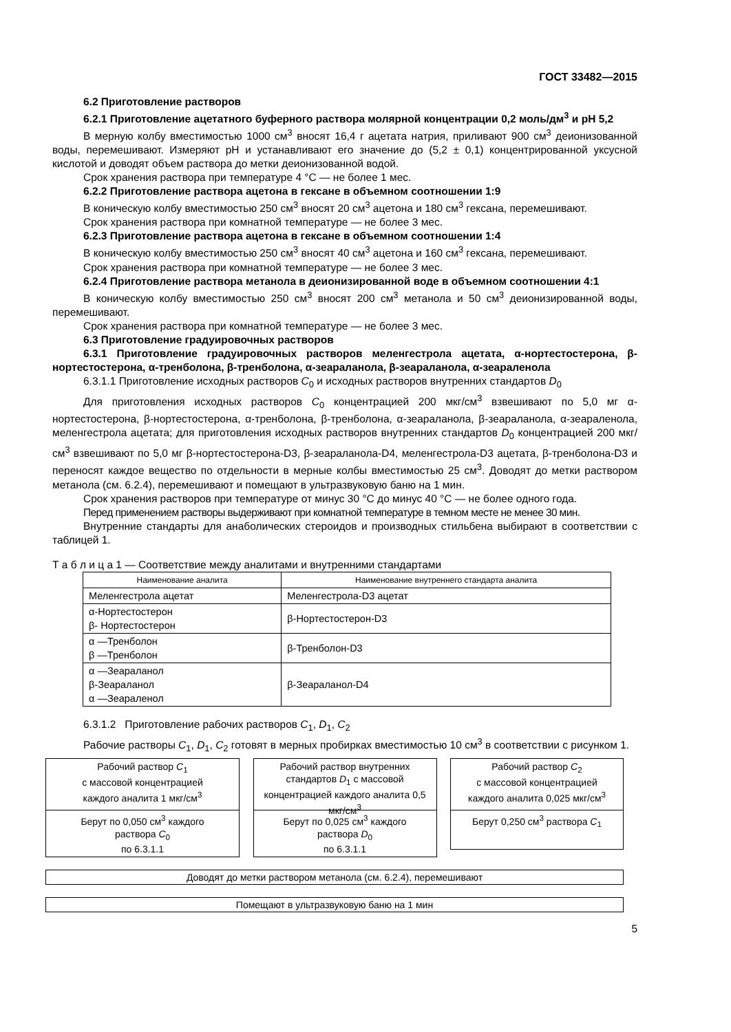ГОСТ 33482—2015
6.2 Приготовление растворов
6.2.1 Приготовление ацетатного буферного раствора молярной концентрации 0,2 моль/дм<sup>3</sup> и рН 5,2
В мерную колбу вместимостью 1000 см<sup>3</sup> вносят 16,4 г ацетата натрия, приливают 900 см<sup>3</sup> деионизованной воды, перемешивают. Измеряют рН и устанавливают его значение до (5,2 ± 0,1) концентрированной уксусной кислотой и доводят объем раствора до метки деионизованной водой.
Срок хранения раствора при температуре 4 °С — не более 1 мес.
6.2.2 Приготовление раствора ацетона в гексане в объемном соотношении 1:9
В коническую колбу вместимостью 250 см<sup>3</sup> вносят 20 см<sup>3</sup> ацетона и 180 см<sup>3</sup> гексана, перемешивают.
Срок хранения раствора при комнатной температуре — не более 3 мес.
6.2.3 Приготовление раствора ацетона в гексане в объемном соотношении 1:4
В коническую колбу вместимостью 250 см<sup>3</sup> вносят 40 см<sup>3</sup> ацетона и 160 см<sup>3</sup> гексана, перемешивают.
Срок хранения раствора при комнатной температуре — не более 3 мес.
6.2.4 Приготовление раствора метанола в деионизированной воде в объемном соотношении 4:1
В коническую колбу вместимостью 250 см<sup>3</sup> вносят 200 см<sup>3</sup> метанола и 50 см<sup>3</sup> деионизированной воды, перемешивают.
Срок хранения раствора при комнатной температуре — не более 3 мес.
6.3 Приготовление градуировочных растворов
6.3.1 Приготовление градуировочных растворов меленгестрола ацетата, α-нортестостерона, β-нортестостерона, α-тренболона, β-тренболона, α-зеараланола, β-зеараланола, α-зеараленола
6.3.1.1 Приготовление исходных растворов C<sub>0</sub> и исходных растворов внутренних стандартов D<sub>0</sub>
Для приготовления исходных растворов C<sub>0</sub> концентрацией 200 мкг/см<sup>3</sup> взвешивают по 5,0 мг α-нортестостерона, β-нортестостерона, α-тренболона, β-тренболона, α-зеараланола, β-зеараланола, α-зеараленола, меленгестрола ацетата; для приготовления исходных растворов внутренних стандартов D<sub>0</sub> концентрацией 200 мкг/см<sup>3</sup> взвешивают по 5,0 мг β-нортестостерона-D3, β-зеараланола-D4, меленгестрола-D3 ацетата, β-тренболона-D3 и переносят каждое вещество по отдельности в мерные колбы вместимостью 25 см<sup>3</sup>. Доводят до метки раствором метанола (см. 6.2.4), перемешивают и помещают в ультразвуковую баню на 1 мин.
Срок хранения растворов при температуре от минус 30 °С до минус 40 °С — не более одного года.
Перед применением растворы выдерживают при комнатной температуре в темном месте не менее 30 мин.
Внутренние стандарты для анаболических стероидов и производных стильбена выбирают в соответствии с таблицей 1.
Т а б л и ц а 1 — Соответствие между аналитами и внутренними стандартами
| Наименование аналита | Наименование внутреннего стандарта аналита |
| --- | --- |
| Меленгестрола ацетат | Меленгестрола-D3 ацетат |
| α-Нортестостерон β- Нортестостерон | β-Нортестостерон-D3 |
| α —Тренболон β —Тренболон | β-Тренболон-D3 |
| α —Зеараланол β-Зеараланол α —Зеараленол | β-Зеараланол-D4 |
6.3.1.2 Приготовление рабочих растворов C<sub>1</sub>, D<sub>1</sub>, C<sub>2</sub>
Рабочие растворы C<sub>1</sub>, D<sub>1</sub>, C<sub>2</sub> готовят в мерных пробирках вместимостью 10 см<sup>3</sup> в соответствии с рисунком 1.
Рабочий раствор C<sub>1</sub>
с массовой концентрацией
каждого аналита 1 мкг/см<sup>3</sup>
Берут по 0,050 см<sup>3</sup> каждого
раствора C<sub>0</sub>
по 6.3.1.1
Рабочий раствор внутренних стандартов D<sub>1</sub> с массовой концентрацией каждого аналита 0,5 мкг/см<sup>3</sup>
Берут по 0,025 см<sup>3</sup> каждого
раствора D<sub>0</sub>
по 6.3.1.1
Рабочий раствор C<sub>2</sub>
с массовой концентрацией
каждого аналита 0,025 мкг/см<sup>3</sup>
Берут 0,250 см<sup>3</sup> раствора C<sub>1</sub>
Доводят до метки раствором метанола (см. 6.2.4), перемешивают
Помещают в ультразвуковую баню на 1 мин
5